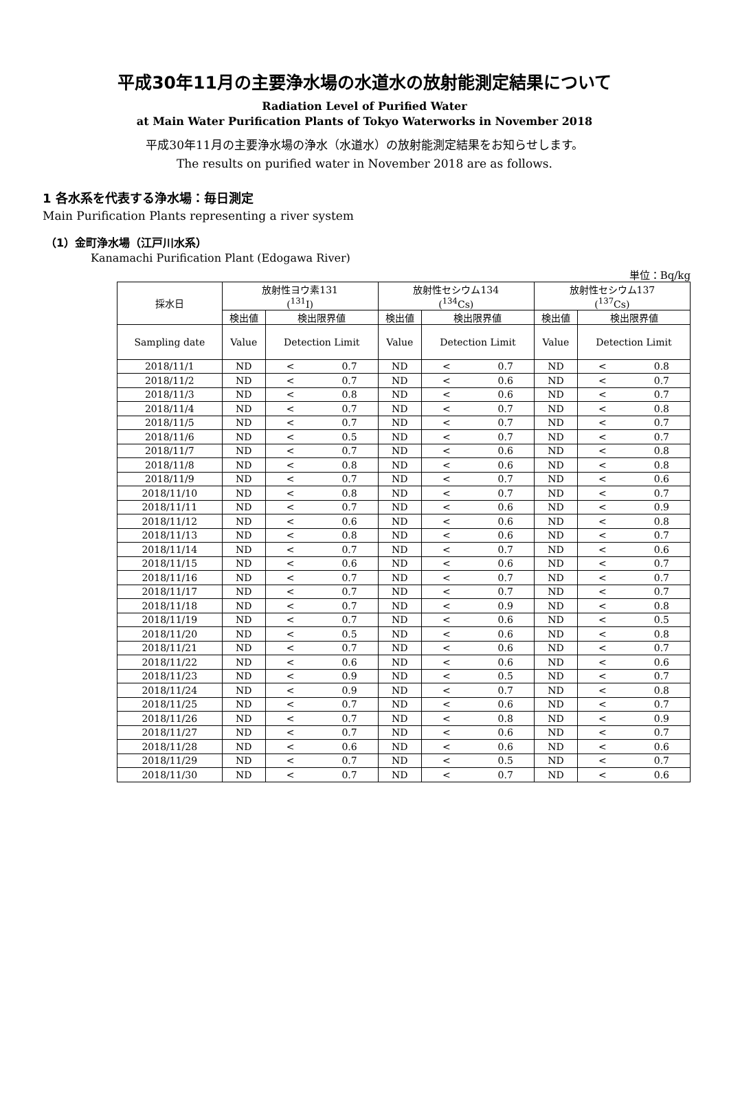平成30年11月の主要浄水場の水道水の放射能測定結果について
Radiation Level of Purified Water
at Main Water Purification Plants of Tokyo Waterworks in November 2018
平成30年11月の主要浄水場の浄水（水道水）の放射能測定結果をお知らせします。
The results on purified water in November 2018 are as follows.
1 各水系を代表する浄水場：毎日測定
Main Purification Plants representing a river system
（1）金町浄水場（江戸川水系）
Kanamachi Purification Plant (Edogawa River)
単位：Bq/kg
| 採水日 | 放射性ヨウ素131 (<sup>131</sup>I) | | | 放射性セシウム134 (<sup>134</sup>Cs) | | | 放射性セシウム137 (<sup>137</sup>Cs) | | |
| --- | --- | --- | --- | --- | --- | --- | --- | --- | --- |
| | 検出値 | 検出限界値 | | 検出値 | 検出限界値 | | 検出値 | 検出限界値 | |
| Sampling date | Value | Detection Limit | | Value | Detection Limit | | Value | Detection Limit | |
| 2018/11/1 | ND | < | 0.7 | ND | < | 0.7 | ND | < | 0.8 |
| 2018/11/2 | ND | < | 0.7 | ND | < | 0.6 | ND | < | 0.7 |
| 2018/11/3 | ND | < | 0.8 | ND | < | 0.6 | ND | < | 0.7 |
| 2018/11/4 | ND | < | 0.7 | ND | < | 0.7 | ND | < | 0.8 |
| 2018/11/5 | ND | < | 0.7 | ND | < | 0.7 | ND | < | 0.7 |
| 2018/11/6 | ND | < | 0.5 | ND | < | 0.7 | ND | < | 0.7 |
| 2018/11/7 | ND | < | 0.7 | ND | < | 0.6 | ND | < | 0.8 |
| 2018/11/8 | ND | < | 0.8 | ND | < | 0.6 | ND | < | 0.8 |
| 2018/11/9 | ND | < | 0.7 | ND | < | 0.7 | ND | < | 0.6 |
| 2018/11/10 | ND | < | 0.8 | ND | < | 0.7 | ND | < | 0.7 |
| 2018/11/11 | ND | < | 0.7 | ND | < | 0.6 | ND | < | 0.9 |
| 2018/11/12 | ND | < | 0.6 | ND | < | 0.6 | ND | < | 0.8 |
| 2018/11/13 | ND | < | 0.8 | ND | < | 0.6 | ND | < | 0.7 |
| 2018/11/14 | ND | < | 0.7 | ND | < | 0.7 | ND | < | 0.6 |
| 2018/11/15 | ND | < | 0.6 | ND | < | 0.6 | ND | < | 0.7 |
| 2018/11/16 | ND | < | 0.7 | ND | < | 0.7 | ND | < | 0.7 |
| 2018/11/17 | ND | < | 0.7 | ND | < | 0.7 | ND | < | 0.7 |
| 2018/11/18 | ND | < | 0.7 | ND | < | 0.9 | ND | < | 0.8 |
| 2018/11/19 | ND | < | 0.7 | ND | < | 0.6 | ND | < | 0.5 |
| 2018/11/20 | ND | < | 0.5 | ND | < | 0.6 | ND | < | 0.8 |
| 2018/11/21 | ND | < | 0.7 | ND | < | 0.6 | ND | < | 0.7 |
| 2018/11/22 | ND | < | 0.6 | ND | < | 0.6 | ND | < | 0.6 |
| 2018/11/23 | ND | < | 0.9 | ND | < | 0.5 | ND | < | 0.7 |
| 2018/11/24 | ND | < | 0.9 | ND | < | 0.7 | ND | < | 0.8 |
| 2018/11/25 | ND | < | 0.7 | ND | < | 0.6 | ND | < | 0.7 |
| 2018/11/26 | ND | < | 0.7 | ND | < | 0.8 | ND | < | 0.9 |
| 2018/11/27 | ND | < | 0.7 | ND | < | 0.6 | ND | < | 0.7 |
| 2018/11/28 | ND | < | 0.6 | ND | < | 0.6 | ND | < | 0.6 |
| 2018/11/29 | ND | < | 0.7 | ND | < | 0.5 | ND | < | 0.7 |
| 2018/11/30 | ND | < | 0.7 | ND | < | 0.7 | ND | < | 0.6 |